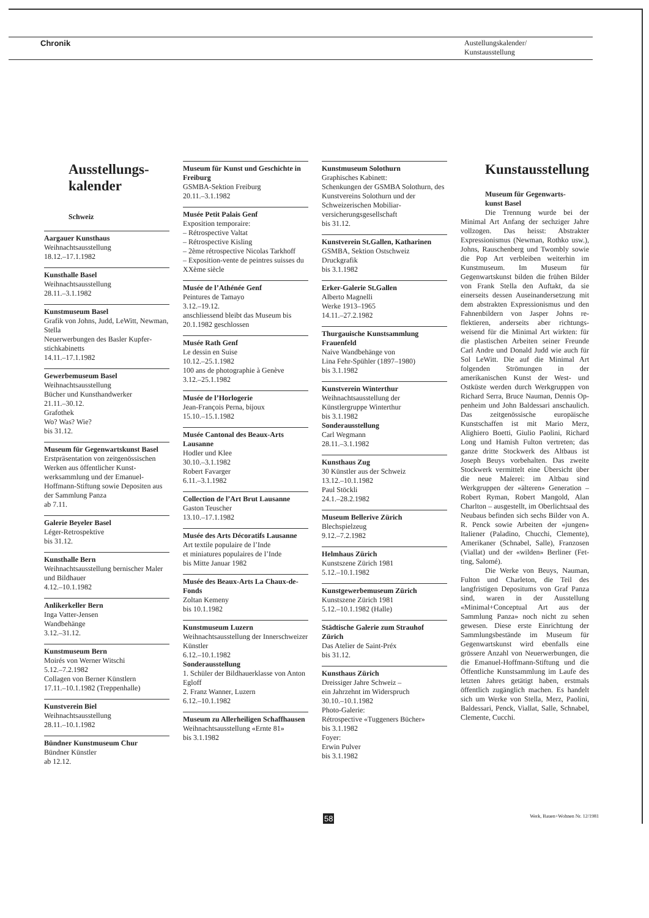Chronik Austellungskalender/
Kunstausstellung
Ausstellungs-
kalender
Schweiz
Aargauer Kunsthaus
Weihnachtsausstellung
18.12.–17.1.1982
Kunsthalle Basel
Weihnachtsausstellung
28.11.–3.1.1982
Kunstmuseum Basel
Grafik von Johns, Judd, LeWitt, Newman, Stella
Neuerwerbungen des Basler Kupfer­stichkabinetts
14.11.–17.1.1982
Gewerbemuseum Basel
Weihnachtsausstellung
Bücher und Kunsthandwerker
21.11.–30.12.
Grafothek
Wo? Was? Wie?
bis 31.12.
Museum für Gegenwartskunst Basel
Erstpräsentation von zeitgenössi­schen Werken aus öffentlicher Kunst­werksammlung und der Emanuel-Hoffmann-Stiftung sowie Depositen aus der Sammlung Panza
ab 7.11.
Galerie Beyeler Basel
Léger-Retrospektive
bis 31.12.
Kunsthalle Bern
Weihnachtsausstellung bernischer Maler und Bildhauer
4.12.–10.1.1982
Anlikerkeller Bern
Inga Vatter-Jensen
Wandbehänge
3.12.–31.12.
Kunstmuseum Bern
Moirés von Werner Witschi
5.12.–7.2.1982
Collagen von Berner Künstlern
17.11.–10.1.1982 (Treppenhalle)
Kunstverein Biel
Weihnachtsausstellung
28.11.–10.1.1982
Bündner Kunstmuseum Chur
Bündner Künstler
ab 12.12.
Museum für Kunst und Geschichte in Freiburg
GSMBA-Sektion Freiburg
20.11.–3.1.1982
Musée Petit Palais Genf
Exposition temporaire:
– Rétrospective Valtat
– Rétrospective Kisling
– 2ème rétrospective Nicolas Tarkhoff
– Exposition-vente de peintres suisses du XXème siècle
Musée de l’Athénée Genf
Peintures de Tamayo
3.12.–19.12.
anschliessend bleibt das Museum bis 20.1.1982 geschlossen
Musée Rath Genf
Le dessin en Suise
10.12.–25.1.1982
100 ans de photographie à Genève
3.12.–25.1.1982
Musée de l’Horlogerie
Jean-François Perna, bijoux
15.10.–15.1.1982
Musée Cantonal des Beaux-Arts Lausanne
Hodler und Klee
30.10.–3.1.1982
Robert Favarger
6.11.–3.1.1982
Collection de l’Art Brut Lausanne
Gaston Teuscher
13.10.–17.1.1982
Musée des Arts Décoratifs Lausanne
Art textile populaire de l’Inde
et miniatures populaires de l’Inde
bis Mitte Januar 1982
Musée des Beaux-Arts La Chaux-de-Fonds
Zoltan Kemeny
bis 10.1.1982
Kunstmuseum Luzern
Weihnachtsausstellung der Innerschweizer Künstler
6.12.–10.1.1982
Sonderausstellung
1. Schüler der Bildhauerklasse von Anton Egloff
2. Franz Wanner, Luzern
6.12.–10.1.1982
Museum zu Allerheiligen Schaffhausen
Weihnachtsausstellung «Ernte 81»
bis 3.1.1982
Kunstmuseum Solothurn
Graphisches Kabinett:
Schenkungen der GSMBA Solo­thurn, des Kunstvereins Solothurn und der Schweizerischen Mobiliar­versicherungsgesellschaft
bis 31.12.
Kunstverein St.Gallen, Katharinen
GSMBA, Sektion Ostschweiz
Druckgrafik
bis 3.1.1982
Erker-Galerie St.Gallen
Alberto Magnelli
Werke 1913–1965
14.11.–27.2.1982
Thurgauische Kunstsammlung Frauenfeld
Naive Wandbehänge von
Lina Fehr-Spühler (1897–1980)
bis 3.1.1982
Kunstverein Winterthur
Weihnachtsausstellung der Künstlergruppe Winterthur
bis 3.1.1982
Sonderausstellung
Carl Wegmann
28.11.–3.1.1982
Kunsthaus Zug
30 Künstler aus der Schweiz
13.12.–10.1.1982
Paul Stöckli
24.1.–28.2.1982
Museum Bellerive Zürich
Blechspielzeug
9.12.–7.2.1982
Helmhaus Zürich
Kunstszene Zürich 1981
5.12.–10.1.1982
Kunstgewerbemuseum Zürich
Kunstszene Zürich 1981
5.12.–10.1.1982 (Halle)
Städtische Galerie zum Strauhof Zürich
Das Atelier de Saint-Préx
bis 31.12.
Kunsthaus Zürich
Dreissiger Jahre Schweiz –
ein Jahrzehnt im Widerspruch
30.10.–10.1.1982
Photo-Galerie:
Rétrospective «Tuggeners Bücher»
bis 3.1.1982
Foyer:
Erwin Pulver
bis 3.1.1982
Kunstausstellung
Museum für Gegenwarts-
kunst Basel
Die Trennung wurde bei der Minimal Art Anfang der sechziger Jahre vollzogen. Das heisst: Abstrak­ter Expressionismus (Newman, Rothko usw.), Johns, Rauschenberg und Twombly sowie die Pop Art ver­bleiben weiterhin im Kunstmuseum. Im Museum für Gegenwartskunst bil­den die frühen Bilder von Frank Stel­la den Auftakt, da sie einerseits des­sen Auseinandersetzung mit dem ab­strakten Expressionismus und den Fahnenbildern von Jasper Johns re­flektieren, anderseits aber richtungs­weisend für die Minimal Art wirkten: für die plastischen Arbeiten seiner Freunde Carl Andre und Donald Judd wie auch für Sol LeWitt. Die auf die Minimal Art folgenden Strö­mungen in der amerikanischen Kunst der West- und Ostküste werden durch Werkgruppen von Richard Serra, Bruce Nauman, Dennis Op­penheim und John Baldessari an­schaulich. Das zeitgenössische euro­päische Kunstschaffen ist mit Mario Merz, Alighiero Boetti, Giulio Paoli­ni, Richard Long und Hamish Fulton vertreten; das ganze dritte Stockwerk des Altbaus ist Joseph Beuys vorbe­halten. Das zweite Stockwerk vermit­telt eine Übersicht über die neue Ma­lerei: im Altbau sind Werkgruppen der «älteren» Generation – Robert Ryman, Robert Mangold, Alan Charlton – ausgestellt, im Oberlicht­saal des Neubaus befinden sich sechs Bilder von A. R. Penck sowie Arbei­ten der «jungen» Italiener (Paladino, Chucchi, Clemente), Amerikaner (Schnabel, Salle), Franzosen (Vial­lat) und der «wilden» Berliner (Fet­ting, Salomé).
Die Werke von Beuys, Nau­man, Fulton und Charleton, die Teil des langfristigen Depositums von Graf Panza sind, waren in der Aus­stellung «Minimal+Conceptual Art aus der Sammlung Panza» noch nicht zu sehen gewesen. Diese erste Ein­richtung der Sammlungsbestände im Museum für Gegenwartskunst wird ebenfalls eine grössere Anzahl von Neuerwerbungen, die die Emanuel-Hoffmann-Stiftung und die Öffentli­che Kunstsammlung im Laufe des letzten Jahres getätigt haben, erst­mals öffentlich zugänglich machen. Es handelt sich um Werke von Stella, Merz, Paolini, Baldessari, Penck, Viallat, Salle, Schnabel, Clemente, Cucchi.
Werk, Bauen+Wohnen Nr. 12/1981 58